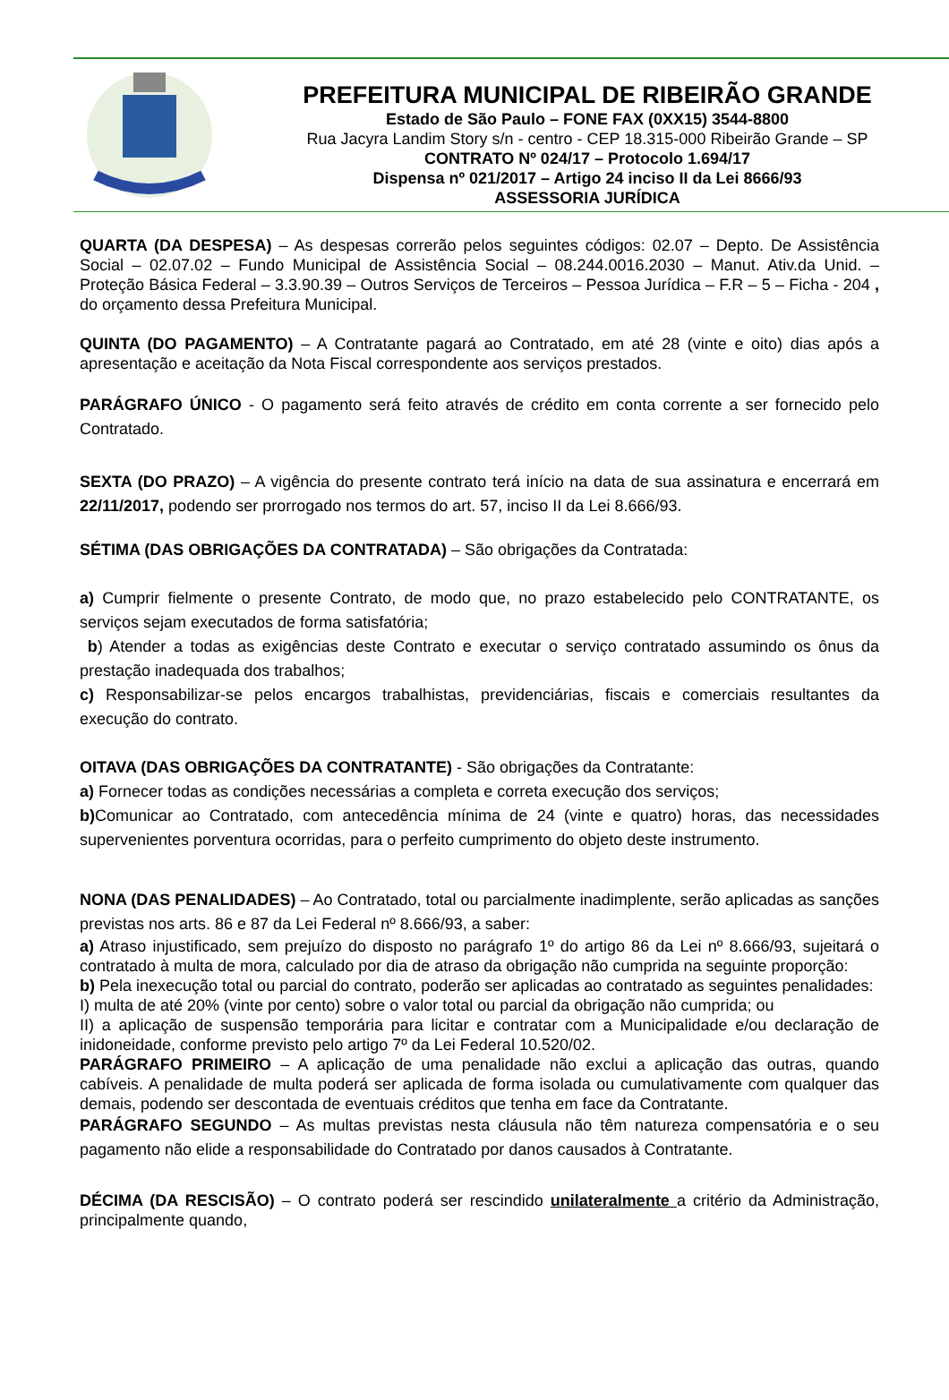PREFEITURA MUNICIPAL DE RIBEIRÃO GRANDE
Estado de São Paulo – FONE FAX (0XX15) 3544-8800
Rua Jacyra Landim Story s/n - centro - CEP 18.315-000 Ribeirão Grande – SP
CONTRATO Nº 024/17 – Protocolo 1.694/17
Dispensa nº 021/2017 – Artigo 24 inciso II da Lei 8666/93
ASSESSORIA JURÍDICA
QUARTA (DA DESPESA) – As despesas correrão pelos seguintes códigos: 02.07 – Depto. De Assistência Social – 02.07.02 – Fundo Municipal de Assistência Social – 08.244.0016.2030 – Manut. Ativ.da Unid. – Proteção Básica Federal – 3.3.90.39 – Outros Serviços de Terceiros – Pessoa Jurídica – F.R – 5 – Ficha - 204 , do orçamento dessa Prefeitura Municipal.
QUINTA (DO PAGAMENTO) – A Contratante pagará ao Contratado, em até 28 (vinte e oito) dias após a apresentação e aceitação da Nota Fiscal correspondente aos serviços prestados.
PARÁGRAFO ÚNICO - O pagamento será feito através de crédito em conta corrente a ser fornecido pelo Contratado.
SEXTA (DO PRAZO) – A vigência do presente contrato terá início na data de sua assinatura e encerrará em 22/11/2017, podendo ser prorrogado nos termos do art. 57, inciso II da Lei 8.666/93.
SÉTIMA (DAS OBRIGAÇÕES DA CONTRATADA) – São obrigações da Contratada:
a) Cumprir fielmente o presente Contrato, de modo que, no prazo estabelecido pelo CONTRATANTE, os serviços sejam executados de forma satisfatória;
b) Atender a todas as exigências deste Contrato e executar o serviço contratado assumindo os ônus da prestação inadequada dos trabalhos;
c) Responsabilizar-se pelos encargos trabalhistas, previdenciárias, fiscais e comerciais resultantes da execução do contrato.
OITAVA (DAS OBRIGAÇÕES DA CONTRATANTE) - São obrigações da Contratante:
a) Fornecer todas as condições necessárias a completa e correta execução dos serviços;
b) Comunicar ao Contratado, com antecedência mínima de 24 (vinte e quatro) horas, das necessidades supervenientes porventura ocorridas, para o perfeito cumprimento do objeto deste instrumento.
NONA (DAS PENALIDADES) – Ao Contratado, total ou parcialmente inadimplente, serão aplicadas as sanções previstas nos arts. 86 e 87 da Lei Federal nº 8.666/93, a saber:
a) Atraso injustificado, sem prejuízo do disposto no parágrafo 1º do artigo 86 da Lei nº 8.666/93, sujeitará o contratado à multa de mora, calculado por dia de atraso da obrigação não cumprida na seguinte proporção:
b) Pela inexecução total ou parcial do contrato, poderão ser aplicadas ao contratado as seguintes penalidades:
I) multa de até 20% (vinte por cento) sobre o valor total ou parcial da obrigação não cumprida; ou
II) a aplicação de suspensão temporária para licitar e contratar com a Municipalidade e/ou declaração de inidoneidade, conforme previsto pelo artigo 7º da Lei Federal 10.520/02.
PARÁGRAFO PRIMEIRO – A aplicação de uma penalidade não exclui a aplicação das outras, quando cabíveis. A penalidade de multa poderá ser aplicada de forma isolada ou cumulativamente com qualquer das demais, podendo ser descontada de eventuais créditos que tenha em face da Contratante.
PARÁGRAFO SEGUNDO – As multas previstas nesta cláusula não têm natureza compensatória e o seu pagamento não elide a responsabilidade do Contratado por danos causados à Contratante.
DÉCIMA (DA RESCISÃO) – O contrato poderá ser rescindido unilateralmente a critério da Administração, principalmente quando,